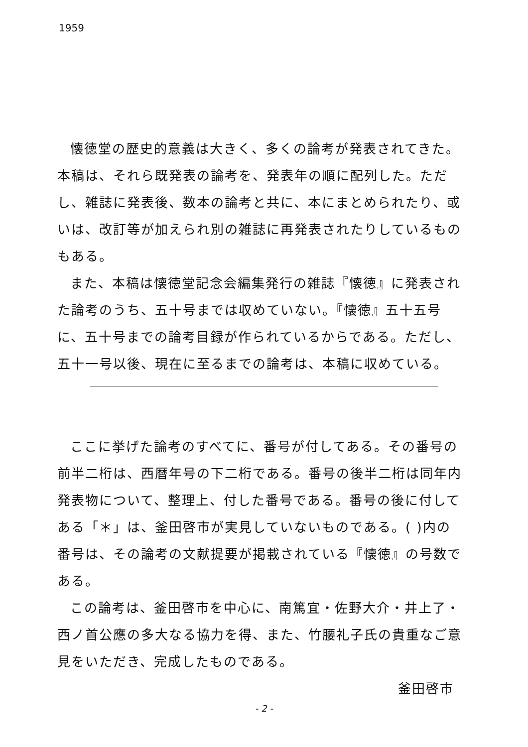1959
懐徳堂の歴史的意義は大きく、多くの論考が発表されてきた。本稿は、それら既発表の論考を、発表年の順に配列した。ただし、雑誌に発表後、数本の論考と共に、本にまとめられたり、或いは、改訂等が加えられ別の雑誌に再発表されたりしているものもある。
また、本稿は懐徳堂記念会編集発行の雑誌『懐徳』に発表された論考のうち、五十号までは収めていない。『懐徳』五十五号に、五十号までの論考目録が作られているからである。ただし、五十一号以後、現在に至るまでの論考は、本稿に収めている。
ここに挙げた論考のすべてに、番号が付してある。その番号の前半二桁は、西暦年号の下二桁である。番号の後半二桁は同年内発表物について、整理上、付した番号である。番号の後に付してある「＊」は、釜田啓市が実見していないものである。( )内の番号は、その論考の文献提要が掲載されている『懐徳』の号数である。
この論考は、釜田啓市を中心に、南篤宜・佐野大介・井上了・西ノ首公應の多大なる協力を得、また、竹腰礼子氏の貴重なご意見をいただき、完成したものである。
釜田啓市
- 2 -